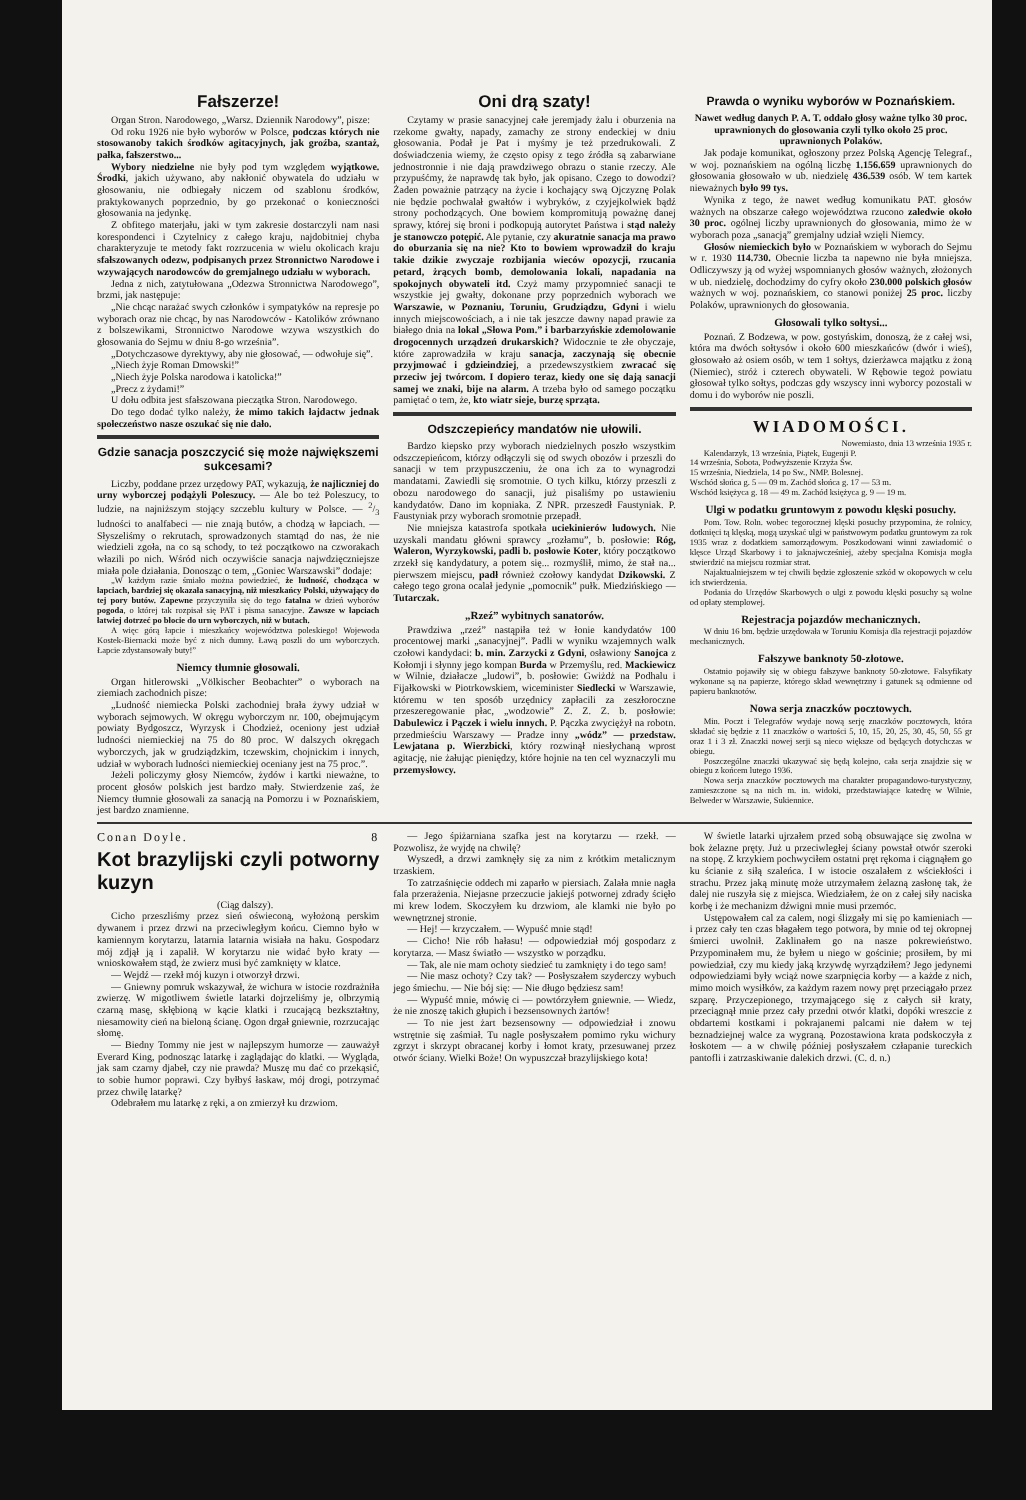Fałszerze!
Organ Stron. Narodowego, „Warsz. Dziennik Narodowy”, pisze:
Od roku 1926 nie było wyborów w Polsce, podczas których nie stosowanoby takich środków agitacyjnych, jak groźba, szantaż, pałka, fałszerstwo...
Wybory niedzielne nie były pod tym względem wyjątkowe. Środki, jakich używano, aby nakłonić obywatela do udziału w głosowaniu, nie odbiegały niczem od szablonu środków, praktykowanych poprzednio, by go przekonać o konieczności głosowania na jedynkę.
Z obfitego materjału, jaki w tym zakresie dostarczyli nam nasi korespondenci i Czytelnicy z całego kraju, najdobitniej chyba charakteryzuje te metody fakt rozrzucenia w wielu okolicach kraju sfałszowanych odezw, podpisanych przez Stronnictwo Narodowe i wzywających narodowców do gremjalnego udziału w wyborach.
Jedna z nich, zatytułowana „Odezwa Stronnictwa Narodowego”, brzmi, jak następuje:
„Nie chcąc narażać swych członków i sympatyków na represje po wyborach oraz nie chcąc, by nas Narodowców - Katolików zrównano z bolszewikami, Stronnictwo Narodowe wzywa wszystkich do głosowania do Sejmu w dniu 8-go września”.
„Dotychczasowe dyrektywy, aby nie głosować, — odwołuje się”.
„Niech żyje Roman Dmowski!”
„Niech żyje Polska narodowa i katolicka!”
„Precz z żydami!”
U dołu odbita jest sfałszowana pieczątka Stron. Narodowego.
Do tego dodać tylko należy, że mimo takich łajdactw jednak społeczeństwo nasze oszukać się nie dało.
Gdzie sanacja poszczycić się może największemi sukcesami?
Liczby, poddane przez urzędowy PAT, wykazują, że najliczniej do urny wyborczej podążyli Poleszucy. — Ale bo też Poleszucy, to ludzie, na najniższym stojący szczeblu kultury w Polsce. — 2/3 ludności to analfabeci — nie znają butów, a chodzą w łapciach. — Słyszeliśmy o rekrutach, sprowadzonych stamtąd do nas, że nie wiedzieli zgoła, na co są schody, to też początkowo na czworakach włazili po nich. Wśród nich oczywiście sanacja najwdzięczniejsze miała pole działania. Donosząc o tem, „Goniec Warszawski” dodaje:
„W każdym razie śmiało można powiedzieć, że ludność, chodząca w łapciach, bardziej się okazała sanacyjną, niż mieszkańcy Polski, używający do tej pory butów. Zapewne przyczyniła się do tego fatalna w dzień wyborów pogoda, o której tak rozpisał się PAT i pisma sanacyjne. Zawsze w łapciach łatwiej dotrzeć po błocie do urn wyborczych, niż w butach.
A więc górą łapcie i mieszkańcy województwa poleskiego! Wojewoda Kostek-Biernacki może być z nich dumny. Ławą poszli do urn wyborczych. Łapcie zdystansowały buty!”
Niemcy tłumnie głosowali.
Organ hitlerowski „Völkischer Beobachter” o wyborach na ziemiach zachodnich pisze:
„Ludność niemiecka Polski zachodniej brała żywy udział w wyborach sejmowych. W okręgu wyborczym nr. 100, obejmującym powiaty Bydgoszcz, Wyrzysk i Chodzież, oceniony jest udział ludności niemieckiej na 75 do 80 proc. W dalszych okręgach wyborczych, jak w grudziądzkim, tczewskim, chojnickim i innych, udział w wyborach ludności niemieckiej oceniany jest na 75 proc.”.
Jeżeli policzymy głosy Niemców, żydów i kartki nieważne, to procent głosów polskich jest bardzo mały. Stwierdzenie zaś, że Niemcy tłumnie głosowali za sanacją na Pomorzu i w Poznańskiem, jest bardzo znamienne.
Oni drą szaty!
Czytamy w prasie sanacyjnej całe jeremjady żalu i oburzenia na rzekome gwałty, napady, zamachy ze strony endeckiej w dniu głosowania. Podał je Pat i myśmy je też przedrukowali. Z doświadczenia wiemy, że często opisy z tego źródła są zabarwiane jednostronnie i nie dają prawdziwego obrazu o stanie rzeczy. Ale przypuśćmy, że naprawdę tak było, jak opisano. Czego to dowodzi? Żaden poważnie patrzący na życie i kochający swą Ojczyznę Polak nie będzie pochwalał gwałtów i wybryków, z czyjejkolwiek bądź strony pochodzących. One bowiem kompromitują poważnę danej sprawy, której się broni i podkopują autorytet Państwa i stąd należy je stanowczo potępić. Ale pytanie, czy akuratnie sanacja ma prawo do oburzania się na nie? Kto to bowiem wprowadził do kraju takie dzikie zwyczaje rozbijania wieców opozycji, rzucania petard, żrących bomb, demolowania lokali, napadania na spokojnych obywateli itd. Czyż mamy przypomnieć sanacji te wszystkie jej gwałty, dokonane przy poprzednich wyborach we Warszawie, w Poznaniu, Toruniu, Grudziądzu, Gdyni i wielu innych miejscowościach, a i nie tak jeszcze dawny napad prawie za białego dnia na lokal „Słowa Pom.” i barbarzyńskie zdemolowanie drogocennych urządzeń drukarskich? Widocznie te złe obyczaje, które zaprowadziła w kraju sanacja, zaczynają się obecnie przyjmować i gdzieindziej, a przedewszystkiem zwracać się przeciw jej twórcom. I dopiero teraz, kiedy one się dają sanacji samej we znaki, bije na alarm. A trzeba było od samego początku pamiętać o tem, że, kto wiatr sieje, burzę sprząta.
Odszczepieńcy mandatów nie ułowili.
Bardzo kiepsko przy wyborach niedzielnych poszło wszystkim odszczepieńcom, którzy odłączyli się od swych obozów i przeszli do sanacji w tem przypuszczeniu, że ona ich za to wynagrodzi mandatami. Zawiedli się sromotnie. O tych kilku, którzy przeszli z obozu narodowego do sanacji, już pisaliśmy po ustawieniu kandydatów. Dano im kopniaka. Z NPR. przeszedł Faustyniak. P. Faustyniak przy wyborach sromotnie przepadł.
Nie mniejsza katastrofa spotkała uciekinierów ludowych. Nie uzyskali mandatu główni sprawcy „rozłamu”, b. posłowie: Róg, Waleron, Wyrzykowski, padli b. posłowie Koter, który początkowo zrzekł się kandydatury, a potem się... rozmyślił, mimo, że stał na... pierwszem miejscu, padł również czołowy kandydat Dzikowski. Z całego tego grona ocalał jedynie „pomocnik” pułk. Miedzińskiego — Tutarczak.
„Rzeź” wybitnych sanatorów.
Prawdziwa „rzeź” nastąpiła też w łonie kandydatów 100 procentowej marki „sanacyjnej”. Padli w wyniku wzajemnych walk czołowi kandydaci: b. min. Zarzycki z Gdyni, osławiony Sanojca z Kołomji i słynny jego kompan Burda w Przemyślu, red. Mackiewicz w Wilnie, działacze „ludowi”, b. posłowie: Gwiżdż na Podhalu i Fijałkowski w Piotrkowskiem, wiceminister Siedlecki w Warszawie, któremu w ten sposób urzędnicy zapłacili za zeszłoroczne przeszeregowanie płac, „wodzowie” Z. Z. Z. b. posłowie: Dabulewicz i Pączek i wielu innych. P. Pączka zwyciężył na robotn. przedmieściu Warszawy — Pradze inny „wódz” — przedstaw. Lewjatana p. Wierzbicki, który rozwinął niesłychaną wprost agitację, nie żałując pieniędzy, które hojnie na ten cel wyznaczyli mu przemysłowcy.
Prawda o wyniku wyborów w Poznańskiem.
Nawet według danych P. A. T. oddało głosy ważne tylko 30 proc. uprawnionych do głosowania czyli tylko około 25 proc. uprawnionych Polaków.
Jak podaje komunikat, ogłoszony przez Polską Agencję Telegraf., w woj. poznańskiem na ogólną liczbę 1.156.659 uprawnionych do głosowania głosowało w ub. niedzielę 436.539 osób. W tem kartek nieważnych było 99 tys.
Wynika z tego, że nawet według komunikatu PAT. głosów ważnych na obszarze całego województwa rzucono zaledwie około 30 proc. ogólnej liczby uprawnionych do głosowania, mimo że w wyborach poza „sanacją” gremjalny udział wzięli Niemcy.
Głosów niemieckich było w Poznańskiem w wyborach do Sejmu w r. 1930 114.730. Obecnie liczba ta napewno nie była mniejsza. Odliczywszy ją od wyżej wspomnianych głosów ważnych, złożonych w ub. niedzielę, dochodzimy do cyfry około 230.000 polskich głosów ważnych w woj. poznańskiem, co stanowi poniżej 25 proc. liczby Polaków, uprawnionych do głosowania.
Głosowali tylko sołtysi...
Poznań. Z Bodzewa, w pow. gostyńskim, donoszą, że z całej wsi, która ma dwóch sołtysów i około 600 mieszkańców (dwór i wieś), głosowało aż osiem osób, w tem 1 sołtys, dzierżawca majątku z żoną (Niemiec), stróż i czterech obywateli. W Rębowie tegoż powiatu głosował tylko sołtys, podczas gdy wszyscy inni wyborcy pozostali w domu i do wyborów nie poszli.
WIADOMOŚCI.
Nowemiasto, dnia 13 września 1935 r.
Kalendarzyk, 13 września, Piątek, Eugenji P.
14 września, Sobota, Podwyższenie Krzyża Św.
15 września, Niedziela, 14 po Sw., NMP. Bolesnej.
Wschód słońca g. 5 — 09 m. Zachód słońca g. 17 — 53 m.
Wschód księżyca g. 18 — 49 m. Zachód księżyca g. 9 — 19 m.
Ulgi w podatku gruntowym z powodu klęski posuchy.
Pom. Tow. Roln. wobec tegorocznej klęski posuchy przypomina, że rolnicy, dotknięci tą klęską, mogą uzyskać ulgi w państwowym podatku gruntowym za rok 1935 wraz z dodatkiem samorządowym. Poszkodowani winni zawiadomić o klęsce Urząd Skarbowy i to jaknajwcześniej, ażeby specjalna Komisja mogła stwierdzić na miejscu rozmiar strat.
Najaktualniejszem w tej chwili będzie zgłoszenie szkód w okopowych w celu ich stwierdzenia.
Podania do Urzędów Skarbowych o ulgi z powodu klęski posuchy są wolne od opłaty stemplowej.
Rejestracja pojazdów mechanicznych.
W dniu 16 bm. będzie urzędowała w Toruniu Komisja dla rejestracji pojazdów mechanicznych.
Fałszywe banknoty 50-złotowe.
Ostatnio pojawiły się w obiegu fałszywe banknoty 50-złotowe. Falsyfikaty wykonane są na papierze, którego skład wewnętrzny i gatunek są odmienne od papieru banknotów.
Nowa serja znaczków pocztowych.
Min. Poczt i Telegrafów wydaje nową serję znaczków pocztowych, która składać się będzie z 11 znaczków o wartości 5, 10, 15, 20, 25, 30, 45, 50, 55 gr oraz 1 i 3 zł. Znaczki nowej serji są nieco większe od będących dotychczas w obiegu.
Poszczególne znaczki ukazywać się będą kolejno, cała serja znajdzie się w obiegu z końcem lutego 1936.
Nowa serja znaczków pocztowych ma charakter propagandowo-turystyczny, zamieszczone są na nich m. in. widoki, przedstawiające katedrę w Wilnie, Belweder w Warszawie, Sukiennice.
Conan Doyle. 8
Kot brazylijski czyli potworny kuzyn
(Ciąg dalszy).
Cicho przeszliśmy przez sień oświeconą, wyłożoną perskim dywanem i przez drzwi na przeciwległym końcu. Ciemno było w kamiennym korytarzu, latarnia latarnia wisiała na haku. Gospodarz mój zdjął ją i zapalił. W korytarzu nie widać było kraty — wnioskowałem stąd, że zwierz musi być zamknięty w klatce.
— Wejdź — rzekł mój kuzyn i otworzył drzwi.
— Gniewny pomruk wskazywał, że wichura w istocie rozdrażniła zwierzę. W migotliwem świetle latarki dojrzeliśmy je, olbrzymią czarną masę, skłębioną w kącie klatki i rzucającą bezkształtny, niesamowity cień na bieloną ścianę. Ogon drgał gniewnie, rozrzucając słomę.
— Biedny Tommy nie jest w najlepszym humorze — zauważył Everard King, podnosząc latarkę i zaglądając do klatki. — Wygląda, jak sam czarny djabeł, czy nie prawda? Muszę mu dać co przekąsić, to sobie humor poprawi. Czy byłbyś łaskaw, mój drogi, potrzymać przez chwilę latarkę?
Odebrałem mu latarkę z ręki, a on zmierzył ku drzwiom.
— Jego śpiżarnianа szafka jest na korytarzu — rzekł. — Pozwolisz, że wyjdę na chwilę?
Wyszedł, a drzwi zamknęły się za nim z krótkim metalicznym trzaskiem.
To zatrzaśnięcie oddech mi zaparło w piersiach. Zalała mnie nagła fala przerażenia. Niejasne przeczucie jakiejś potwornej zdrady ścięło mi krew lodem. Skoczyłem ku drzwiom, ale klamki nie było po wewnętrznej stronie.
— Hej! — krzyczałem. — Wypuść mnie stąd!
— Cicho! Nie rób hałasu! — odpowiedział mój gospodarz z korytarza. — Masz światło — wszystko w porządku.
— Tak, ale nie mam ochoty siedzieć tu zamknięty i do tego sam!
— Nie masz ochoty? Czy tak? — Posłyszałem szyderczy wybuch jego śmiechu. — Nie bój się: — Nie długo będziesz sam!
— Wypuść mnie, mówię ci — powtórzyłem gniewnie. — Wiedz, że nie znoszę takich głupich i bezsensownych żartów!
— To nie jest żart bezsensowny — odpowiedział i znowu wstrętnie się zaśmiał. Tu nagle posłyszałem pomimo ryku wichury zgrzyt i skrzypt obracanej korby i łomot kraty, przesuwanej przez otwór ściany. Wielki Boże! On wypuszczał brazylijskiego kota!
W świetle latarki ujrzałem przed sobą obsuwające się zwolna w bok żelazne pręty. Już u przeciwległej ściany powstał otwór szeroki na stopę. Z krzykiem pochwyciłem ostatni pręt rękoma i ciągnąłem go ku ścianie z siłą szaleńca. I w istocie oszalałem z wściekłości i strachu. Przez jaką minutę może utrzymałem żelazną zasłonę tak, że dalej nie ruszyła się z miejsca. Wiedziałem, że on z całej siły naciska korbę i że mechanizm dźwigni mnie musi przemóc.
Ustępowałem cal za calem, nogi ślizgały mi się po kamieniach — i przez cały ten czas błagałem tego potwora, by mnie od tej okropnej śmierci uwolnił. Zaklinałem go na nasze pokrewieństwo. Przypominałem mu, że byłem u niego w gościnie; prosiłem, by mi powiedział, czy mu kiedy jaką krzywdę wyrządziłem? Jego jedynemi odpowiedziami były wciąż nowe szarpnięcia korby — a każde z nich, mimo moich wysiłków, za każdym razem nowy pręt przeciągało przez szparę. Przyczepionego, trzymającego się z całych sił kraty, przeciągnął mnie przez cały przedni otwór klatki, dopóki wreszcie z obdartemi kostkami i pokrajanemi palcami nie dałem w tej beznadziejnej walce za wygraną. Pozostawiona krata podskoczyła z łoskotem — a w chwilę później posłyszałem człapanie tureckich pantofli i zatrzaskiwanie dalekich drzwi. (C. d. n.)